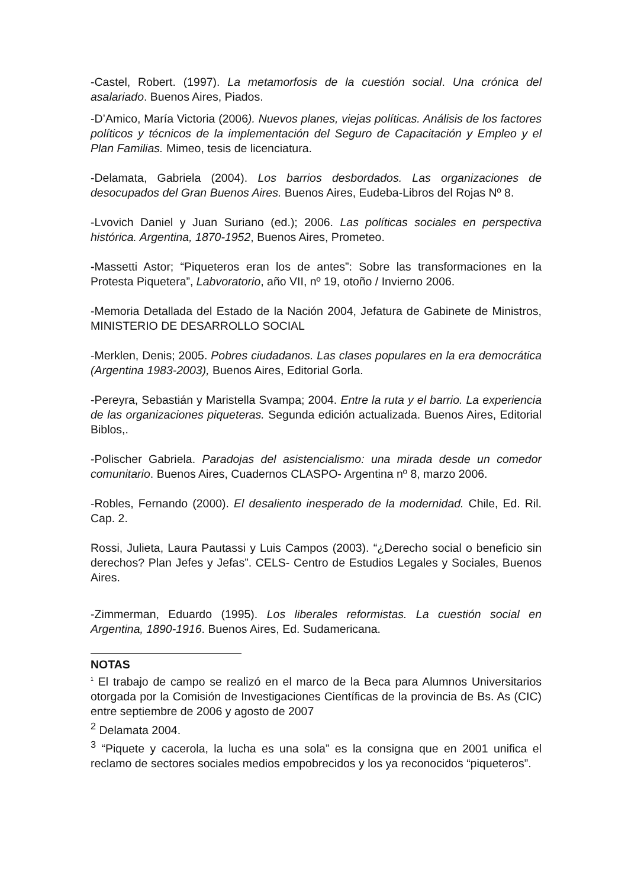-Castel, Robert. (1997). La metamorfosis de la cuestión social. Una crónica del asalariado. Buenos Aires, Piados.
-D’Amico, María Victoria (2006). Nuevos planes, viejas políticas. Análisis de los factores políticos y técnicos de la implementación del Seguro de Capacitación y Empleo y el Plan Familias. Mimeo, tesis de licenciatura.
-Delamata, Gabriela (2004). Los barrios desbordados. Las organizaciones de desocupados del Gran Buenos Aires. Buenos Aires, Eudeba-Libros del Rojas Nº 8.
-Lvovich Daniel y Juan Suriano (ed.); 2006. Las políticas sociales en perspectiva histórica. Argentina, 1870-1952, Buenos Aires, Prometeo.
-Massetti Astor; “Piqueteros eran los de antes”: Sobre las transformaciones en la Protesta Piquetera”, Labvoratorio, año VII, nº 19, otoño / Invierno 2006.
-Memoria Detallada del Estado de la Nación 2004, Jefatura de Gabinete de Ministros, MINISTERIO DE DESARROLLO SOCIAL
-Merklen, Denis; 2005. Pobres ciudadanos. Las clases populares en la era democrática (Argentina 1983-2003), Buenos Aires, Editorial Gorla.
-Pereyra, Sebastián y Maristella Svampa; 2004. Entre la ruta y el barrio. La experiencia de las organizaciones piqueteras. Segunda edición actualizada. Buenos Aires, Editorial Biblos,.
-Polischer Gabriela. Paradojas del asistencialismo: una mirada desde un comedor comunitario. Buenos Aires, Cuadernos CLASPO- Argentina nº 8, marzo 2006.
-Robles, Fernando (2000). El desaliento inesperado de la modernidad. Chile, Ed. Ril. Cap. 2.
Rossi, Julieta, Laura Pautassi y Luis Campos (2003). “¿Derecho social o beneficio sin derechos? Plan Jefes y Jefas”. CELS- Centro de Estudios Legales y Sociales, Buenos Aires.
-Zimmerman, Eduardo (1995). Los liberales reformistas. La cuestión social en Argentina, 1890-1916. Buenos Aires, Ed. Sudamericana.
NOTAS
<sup>1</sup> El trabajo de campo se realizó en el marco de la Beca para Alumnos Universitarios otorgada por la Comisión de Investigaciones Científicas de la provincia de Bs. As (CIC) entre septiembre de 2006 y agosto de 2007
<sup>2</sup> Delamata 2004.
<sup>3</sup> “Piquete y cacerola, la lucha es una sola” es la consigna que en 2001 unifica el reclamo de sectores sociales medios empobrecidos y los ya reconocidos “piqueteros”.